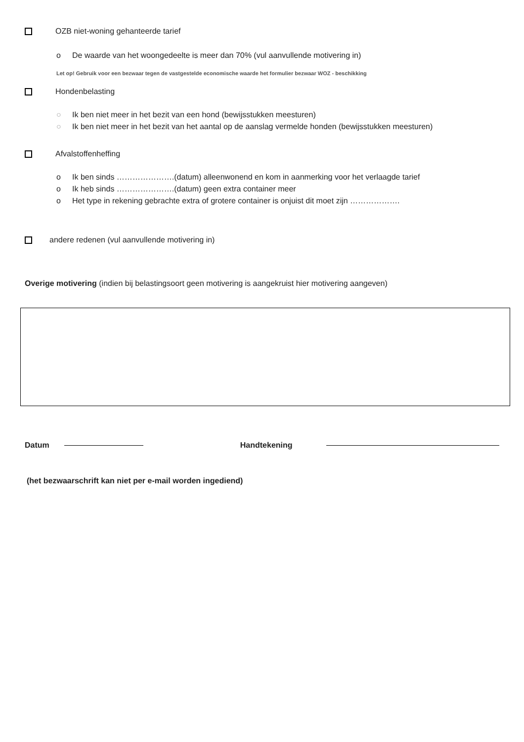OZB niet-woning gehanteerde tarief
o De waarde van het woongedeelte is meer dan 70% (vul aanvullende motivering in)
Let op! Gebruik voor een bezwaar tegen de vastgestelde economische waarde het formulier bezwaar WOZ - beschikking
Hondenbelasting
○ Ik ben niet meer in het bezit van een hond (bewijsstukken meesturen)
○ Ik ben niet meer in het bezit van het aantal op de aanslag vermelde honden (bewijsstukken meesturen)
Afvalstoffenheffing
o Ik ben sinds ………………….(datum) alleenwonend en kom in aanmerking voor het verlaagde tarief
o Ik heb sinds ………………….(datum) geen extra container meer
o Het type in rekening gebrachte extra of grotere container is onjuist dit moet zijn ……………….
andere redenen (vul aanvullende motivering in)
Overige motivering (indien bij belastingsoort geen motivering is aangekruist hier motivering aangeven)
Datum Handtekening
(het bezwaarschrift kan niet per e-mail worden ingediend)